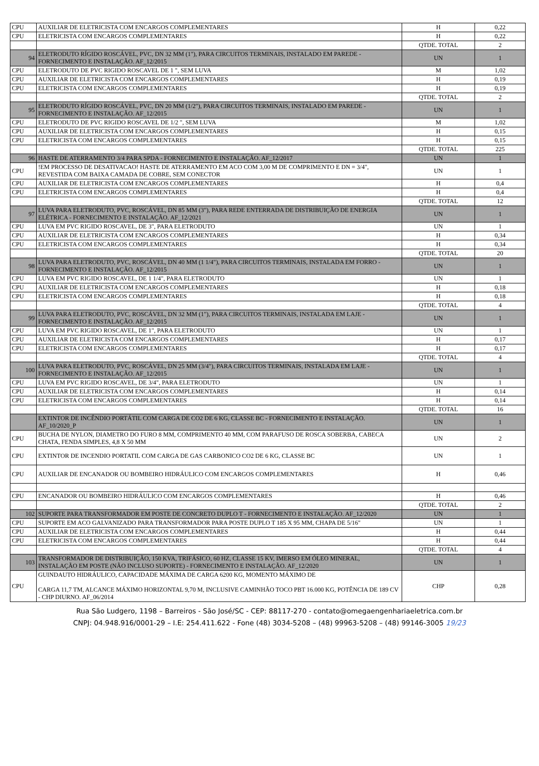| CPU | AUXILIAR DE ELETRICISTA COM ENCARGOS COMPLEMENTARES | H | 0,22 |
| CPU | ELETRICISTA COM ENCARGOS COMPLEMENTARES | H | 0,22 |
| | | QTDE. TOTAL | 2 |
| 94 | ELETRODUTO RÍGIDO ROSCÁVEL, PVC, DN 32 MM (1"), PARA CIRCUITOS TERMINAIS, INSTALADO EM PAREDE - FORNECIMENTO E INSTALAÇÃO. AF_12/2015 | UN | 1 |
| CPU | ELETRODUTO DE PVC RIGIDO ROSCAVEL DE 1 ", SEM LUVA | M | 1,02 |
| CPU | AUXILIAR DE ELETRICISTA COM ENCARGOS COMPLEMENTARES | H | 0,19 |
| CPU | ELETRICISTA COM ENCARGOS COMPLEMENTARES | H | 0,19 |
| | | QTDE. TOTAL | 2 |
| 95 | ELETRODUTO RÍGIDO ROSCÁVEL, PVC, DN 20 MM (1/2"), PARA CIRCUITOS TERMINAIS, INSTALADO EM PAREDE - FORNECIMENTO E INSTALAÇÃO. AF_12/2015 | UN | 1 |
| CPU | ELETRODUTO DE PVC RIGIDO ROSCAVEL DE 1/2 ", SEM LUVA | M | 1,02 |
| CPU | AUXILIAR DE ELETRICISTA COM ENCARGOS COMPLEMENTARES | H | 0,15 |
| CPU | ELETRICISTA COM ENCARGOS COMPLEMENTARES | H | 0,15 |
| | | QTDE. TOTAL | 225 |
| 96 | HASTE DE ATERRAMENTO 3/4 PARA SPDA - FORNECIMENTO E INSTALAÇÃO. AF_12/2017 | UN | 1 |
| CPU | !EM PROCESSO DE DESATIVACAO! HASTE DE ATERRAMENTO EM ACO COM 3,00 M DE COMPRIMENTO E DN = 3/4", REVESTIDA COM BAIXA CAMADA DE COBRE, SEM CONECTOR | UN | 1 |
| CPU | AUXILIAR DE ELETRICISTA COM ENCARGOS COMPLEMENTARES | H | 0,4 |
| CPU | ELETRICISTA COM ENCARGOS COMPLEMENTARES | H | 0,4 |
| | | QTDE. TOTAL | 12 |
| 97 | LUVA PARA ELETRODUTO, PVC, ROSCÁVEL, DN 85 MM (3"), PARA REDE ENTERRADA DE DISTRIBUIÇÃO DE ENERGIA ELÉTRICA - FORNECIMENTO E INSTALAÇÃO. AF_12/2021 | UN | 1 |
| CPU | LUVA EM PVC RIGIDO ROSCAVEL, DE 3", PARA ELETRODUTO | UN | 1 |
| CPU | AUXILIAR DE ELETRICISTA COM ENCARGOS COMPLEMENTARES | H | 0,34 |
| CPU | ELETRICISTA COM ENCARGOS COMPLEMENTARES | H | 0,34 |
| | | QTDE. TOTAL | 20 |
| 98 | LUVA PARA ELETRODUTO, PVC, ROSCÁVEL, DN 40 MM (1 1/4"), PARA CIRCUITOS TERMINAIS, INSTALADA EM FORRO - FORNECIMENTO E INSTALAÇÃO. AF_12/2015 | UN | 1 |
| CPU | LUVA EM PVC RIGIDO ROSCAVEL, DE 1 1/4", PARA ELETRODUTO | UN | 1 |
| CPU | AUXILIAR DE ELETRICISTA COM ENCARGOS COMPLEMENTARES | H | 0,18 |
| CPU | ELETRICISTA COM ENCARGOS COMPLEMENTARES | H | 0,18 |
| | | QTDE. TOTAL | 4 |
| 99 | LUVA PARA ELETRODUTO, PVC, ROSCÁVEL, DN 32 MM (1"), PARA CIRCUITOS TERMINAIS, INSTALADA EM LAJE - FORNECIMENTO E INSTALAÇÃO. AF_12/2015 | UN | 1 |
| CPU | LUVA EM PVC RIGIDO ROSCAVEL, DE 1", PARA ELETRODUTO | UN | 1 |
| CPU | AUXILIAR DE ELETRICISTA COM ENCARGOS COMPLEMENTARES | H | 0,17 |
| CPU | ELETRICISTA COM ENCARGOS COMPLEMENTARES | H | 0,17 |
| | | QTDE. TOTAL | 4 |
| 100 | LUVA PARA ELETRODUTO, PVC, ROSCÁVEL, DN 25 MM (3/4"), PARA CIRCUITOS TERMINAIS, INSTALADA EM LAJE - FORNECIMENTO E INSTALAÇÃO. AF_12/2015 | UN | 1 |
| CPU | LUVA EM PVC RIGIDO ROSCAVEL, DE 3/4", PARA ELETRODUTO | UN | 1 |
| CPU | AUXILIAR DE ELETRICISTA COM ENCARGOS COMPLEMENTARES | H | 0,14 |
| CPU | ELETRICISTA COM ENCARGOS COMPLEMENTARES | H | 0,14 |
| | | QTDE. TOTAL | 16 |
| | EXTINTOR DE INCÊNDIO PORTÁTIL COM CARGA DE CO2 DE 6 KG, CLASSE BC - FORNECIMENTO E INSTALAÇÃO. AF_10/2020_P | UN | 1 |
| CPU | BUCHA DE NYLON, DIAMETRO DO FURO 8 MM, COMPRIMENTO 40 MM, COM PARAFUSO DE ROSCA SOBERBA, CABECA CHATA, FENDA SIMPLES, 4,8 X 50 MM | UN | 2 |
| CPU | EXTINTOR DE INCENDIO PORTATIL COM CARGA DE GAS CARBONICO CO2 DE 6 KG, CLASSE BC | UN | 1 |
| CPU | AUXILIAR DE ENCANADOR OU BOMBEIRO HIDRÁULICO COM ENCARGOS COMPLEMENTARES | H | 0,46 |
| CPU | ENCANADOR OU BOMBEIRO HIDRÁULICO COM ENCARGOS COMPLEMENTARES | H | 0,46 |
| | | QTDE. TOTAL | 2 |
| 102 | SUPORTE PARA TRANSFORMADOR EM POSTE DE CONCRETO DUPLO T - FORNECIMENTO E INSTALAÇÃO. AF_12/2020 | UN | 1 |
| CPU | SUPORTE EM ACO GALVANIZADO PARA TRANSFORMADOR PARA POSTE DUPLO T 185 X 95 MM, CHAPA DE 5/16" | UN | 1 |
| CPU | AUXILIAR DE ELETRICISTA COM ENCARGOS COMPLEMENTARES | H | 0,44 |
| CPU | ELETRICISTA COM ENCARGOS COMPLEMENTARES | H | 0,44 |
| | | QTDE. TOTAL | 4 |
| 103 | TRANSFORMADOR DE DISTRIBUIÇÃO, 150 KVA, TRIFÁSICO, 60 HZ, CLASSE 15 KV, IMERSO EM ÓLEO MINERAL, INSTALAÇÃO EM POSTE (NÃO INCLUSO SUPORTE) - FORNECIMENTO E INSTALAÇÃO. AF_12/2020 | UN | 1 |
| CPU | GUINDAUTO HIDRÁULICO, CAPACIDADE MÁXIMA DE CARGA 6200 KG, MOMENTO MÁXIMO DE CARGA 11,7 TM, ALCANCE MÁXIMO HORIZONTAL 9,70 M, INCLUSIVE CAMINHÃO TOCO PBT 16.000 KG, POTÊNCIA DE 189 CV - CHP DIURNO. AF_06/2014 | CHP | 0,28 |
Rua São Ludgero, 1198 – Barreiros - São José/SC - CEP: 88117-270 - contato@omegaengenhariaeletrica.com.br
CNPJ: 04.948.916/0001-29 – I.E: 254.411.622 - Fone (48) 3034-5208 – (48) 99963-5208 – (48) 99146-3005 19/23